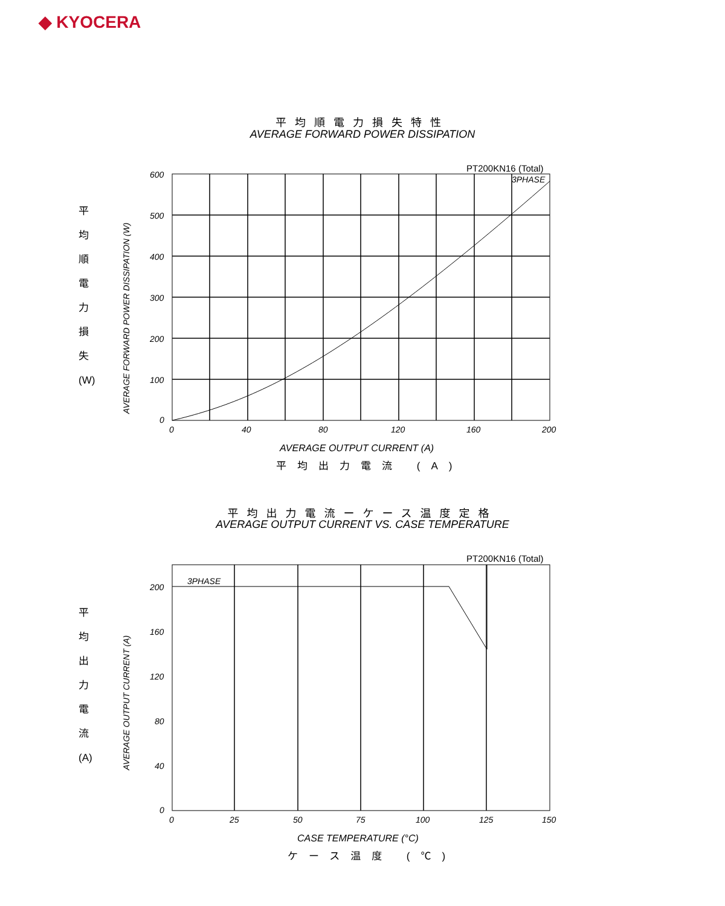◆ KYOCERA
平均順電力損失特性
AVERAGE FORWARD POWER DISSIPATION
PT200KN16 (Total)
平
均
順
電
力
損
失
(W)
600
500
400
300
200
100
0
0
40
80
120
160
200
3PHASE
AVERAGE FORWARD POWER DISSIPATION (W)
AVERAGE OUTPUT CURRENT (A)
平均出力電流 (A)
平均出力電流ーケース温度定格
AVERAGE OUTPUT CURRENT VS. CASE TEMPERATURE
PT200KN16 (Total)
平
均
出
力
電
流
(A)
200
160
120
80
40
0
0
25
50
75
100
125
150
3PHASE
AVERAGE OUTPUT CURRENT (A)
CASE TEMPERATURE (°C)
ケース温度 (℃)